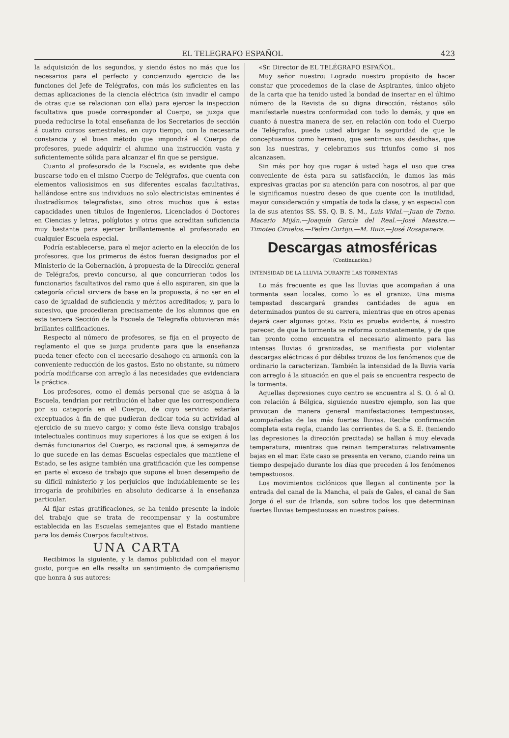EL TELEGRAFO ESPAÑOL 423
la adquisición de los segundos, y siendo éstos no más que los necesarios para el perfecto y concienzudo ejercicio de las funciones del Jefe de Telégrafos, con más los suficientes en las demas aplicaciones de la ciencia eléctrica (sin invadir el campo de otras que se relacionan con ella) para ejercer la inspeccion facultativa que puede corresponder al Cuerpo, se juzga que pueda reducirse la total enseñanza de los Secretarios de sección á cuatro cursos semestrales, en cuyo tiempo, con la necesaria constancia y el buen método que impondrá el Cuerpo de profesores, puede adquirir el alumno una instrucción vasta y suficientemente sólida para alcanzar el fin que se persigue.
Cuanto al profesorado de la Escuela, es evidente que debe buscarse todo en el mismo Cuerpo de Telégrafos, que cuenta con elementos valiosisimos en sus diferentes escalas facultativas, hallándose entre sus individuos no solo electricistas eminentes é ilustradísimos telegrafistas, sino otros muchos que á estas capacidades unen títulos de Ingenieros, Licenciados ó Doctores en Ciencias y letras, políglotos y otros que acreditan suficiencia muy bastante para ejercer brillantemente el profesorado en cualquier Escuela especial.
Podría establecerse, para el mejor acierto en la elección de los profesores, que los primeros de éstos fueran designados por el Ministerio de la Gobernación, á propuesta de la Dirección general de Telégrafos, previo concurso, al que concurrieran todos los funcionarios facultativos del ramo que á ello aspiraren, sin que la categoría oficial sirviera de base en la propuesta, á no ser en el caso de igualdad de suficiencia y méritos acreditados; y, para lo sucesivo, que procedieran precisamente de los alumnos que en esta tercera Sección de la Escuela de Telegrafía obtuvieran más brillantes calificaciones.
Respecto al número de profesores, se fija en el proyecto de reglamento el que se juzga prudente para que la enseñanza pueda tener efecto con el necesario desahogo en armonía con la conveniente reducción de los gastos. Esto no obstante, su número podría modificarse con arreglo á las necesidades que evidenciara la práctica.
Los profesores, como el demás personal que se asigna á la Escuela, tendrian por retribución el haber que les correspondiera por su categoría en el Cuerpo, de cuyo servicio estarían exceptuados á fin de que pudieran dedicar toda su actividad al ejercicio de su nuevo cargo; y como éste lleva consigo trabajos intelectuales continuos muy superiores á los que se exigen á los demás funcionarios del Cuerpo, es racional que, á semejanza de lo que sucede en las demas Escuelas especiales que mantiene el Estado, se les asigne también una gratificación que les compense en parte el exceso de trabajo que supone el buen desempeño de su difícil ministerio y los perjuicios que indudablemente se les irrogaría de prohibirles en absoluto dedicarse á la enseñanza particular.
Al fijar estas gratificaciones, se ha tenido presente la índole del trabajo que se trata de recompensar y la costumbre establecida en las Escuelas semejantes que el Estado mantiene para los demás Cuerpos facultativos.
UNA CARTA
Recibimos la siguiente, y la damos publicidad con el mayor gusto, porque en ella resalta un sentimiento de compañerismo que honra á sus autores:
«Sr. Director de EL TELÉGRAFO ESPAÑOL.
Muy señor nuestro: Logrado nuestro propósito de hacer constar que procedemos de la clase de Aspirantes, único objeto de la carta que ha tenido usted la bondad de insertar en el último número de la Revista de su digna dirección, réstanos sólo manifestarle nuestra conformidad con todo lo demás, y que en cuanto á nuestra manera de ser, en relación con todo el Cuerpo de Telégrafos, puede usted abrigar la seguridad de que le conceptuamos como hermano, que sentimos sus desdichas, que son las nuestras, y celebramos sus triunfos como si nos alcanzasen.
Sin más por hoy que rogar á usted haga el uso que crea conveniente de ésta para su satisfacción, le damos las más expresivas gracias por su atención para con nosotros, al par que le significamos nuestro deseo de que cuente con la inutilidad, mayor consideración y simpatía de toda la clase, y en especial con la de sus atentos SS. SS. Q. B. S. M., Luis Vidal.—Juan de Torno. Macario Miján.—Joaquín García del Real.—José Maestre.—Timoteo Ciruelos.—Pedro Cortijo.—M. Ruiz.—José Rosapanera.
Descargas atmosféricas
(Continuación.)
INTENSIDAD DE LA LLUVIA DURANTE LAS TORMENTAS
Lo más frecuente es que las lluvias que acompañan á una tormenta sean locales, como lo es el granizo. Una misma tempestad descargará grandes cantidades de agua en determinados puntos de su carrera, mientras que en otros apenas dejará caer algunas gotas. Esto es prueba evidente, á nuestro parecer, de que la tormenta se reforma constantemente, y de que tan pronto como encuentra el necesario alimento para las intensas lluvias ó granizadas, se manifiesta por violentar descargas eléctricas ó por débiles trozos de los fenómenos que de ordinario la caracterizan. También la intensidad de la lluvia varía con arreglo á la situación en que el país se encuentra respecto de la tormenta.
Aquellas depresiones cuyo centro se encuentra al S. O. ó al O. con relación á Bélgica, siguiendo nuestro ejemplo, son las que provocan de manera general manifestaciones tempestuosas, acompañadas de las más fuertes lluvias. Recibe confirmación completa esta regla, cuando las corrientes de S. a S. E. (teniendo las depresiones la dirección precitada) se hallan á muy elevada temperatura, mientras que reinan temperaturas relativamente bajas en el mar. Este caso se presenta en verano, cuando reina un tiempo despejado durante los días que preceden á los fenómenos tempestuosos.
Los movimientos ciclónicos que llegan al continente por la entrada del canal de la Mancha, el país de Gales, el canal de San Jorge ó el sur de Irlanda, son sobre todos los que determinan fuertes lluvias tempestuosas en nuestros países.